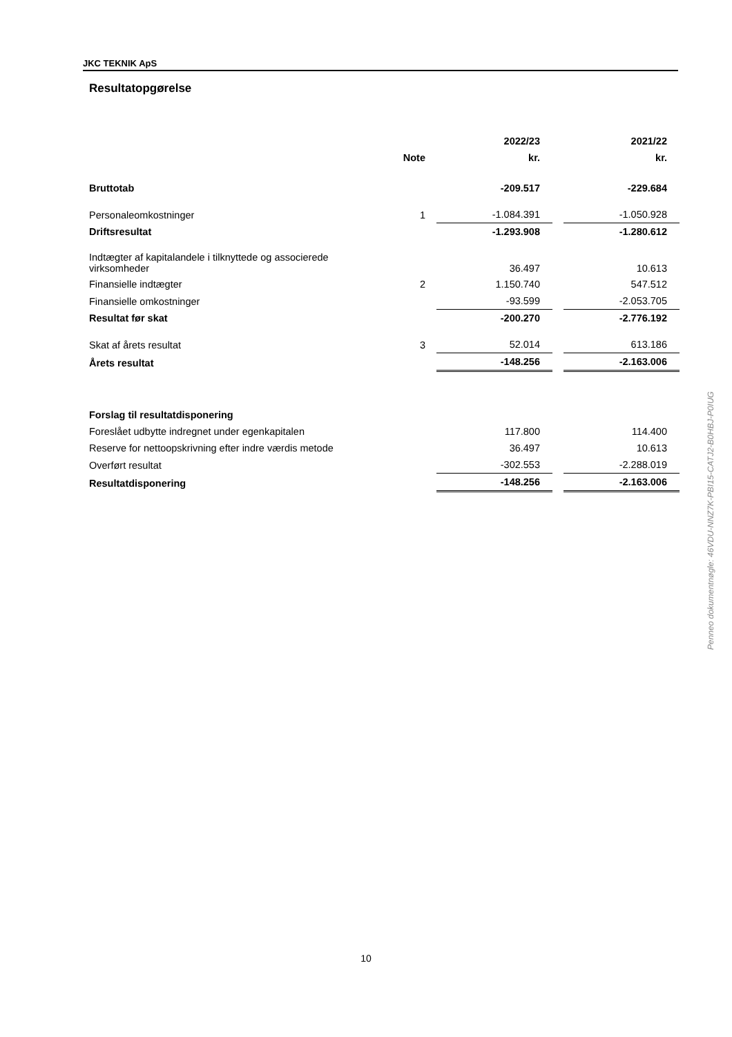JKC TEKNIK ApS
Resultatopgørelse
| | | | 2022/23 | | 2021/22 |
| --- | --- | --- | --- | --- | --- |
| | Note | | kr. | | kr. |
| Bruttotab | | | -209.517 | | -229.684 |
| Personaleomkostninger | 1 | | -1.084.391 | | -1.050.928 |
| Driftsresultat | | | -1.293.908 | | -1.280.612 |
| Indtægter af kapitalandele i tilknyttede og associerede virksomheder | | | 36.497 | | 10.613 |
| Finansielle indtægter | 2 | | 1.150.740 | | 547.512 |
| Finansielle omkostninger | | | -93.599 | | -2.053.705 |
| Resultat før skat | | | -200.270 | | -2.776.192 |
| Skat af årets resultat | 3 | | 52.014 | | 613.186 |
| Årets resultat | | | -148.256 | | -2.163.006 |
| Forslag til resultatdisponering | | | | | |
| Foreslået udbytte indregnet under egenkapitalen | | | 117.800 | | 114.400 |
| Reserve for nettoopskrivning efter indre værdis metode | | | 36.497 | | 10.613 |
| Overført resultat | | | -302.553 | | -2.288.019 |
| Resultatdisponering | | | -148.256 | | -2.163.006 |
Penneo dokumentnøgle: 46VDU-NNZ7K-PBI15-CATJ2-B0HBJ-P0IUG
10